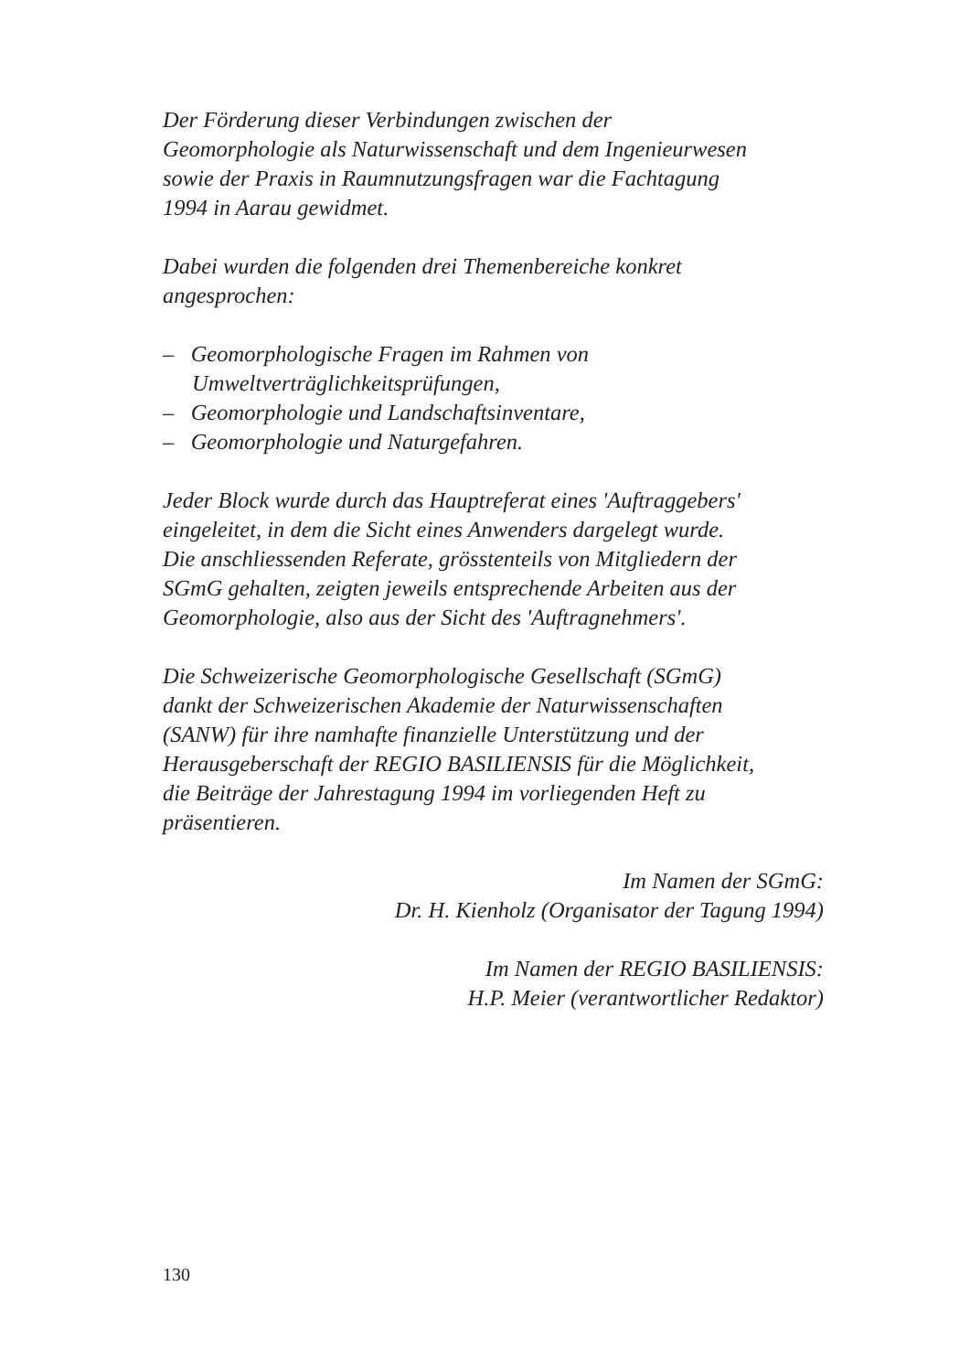Der Förderung dieser Verbindungen zwischen der
Geomorphologie als Naturwissenschaft und dem Ingenieurwesen
sowie der Praxis in Raumnutzungsfragen war die Fachtagung
1994 in Aarau gewidmet.
Dabei wurden die folgenden drei Themenbereiche konkret
angesprochen:
– Geomorphologische Fragen im Rahmen von
Umweltverträglichkeitsprüfungen,
– Geomorphologie und Landschaftsinventare,
– Geomorphologie und Naturgefahren.
Jeder Block wurde durch das Hauptreferat eines 'Auftraggebers'
eingeleitet, in dem die Sicht eines Anwenders dargelegt wurde.
Die anschliessenden Referate, grösstenteils von Mitgliedern der
SGmG gehalten, zeigten jeweils entsprechende Arbeiten aus der
Geomorphologie, also aus der Sicht des 'Auftragnehmers'.
Die Schweizerische Geomorphologische Gesellschaft (SGmG)
dankt der Schweizerischen Akademie der Naturwissenschaften
(SANW) für ihre namhafte finanzielle Unterstützung und der
Herausgeberschaft der REGIO BASILIENSIS für die Möglichkeit,
die Beiträge der Jahrestagung 1994 im vorliegenden Heft zu
präsentieren.
Im Namen der SGmG:
Dr. H. Kienholz (Organisator der Tagung 1994)
Im Namen der REGIO BASILIENSIS:
H.P. Meier (verantwortlicher Redaktor)
130